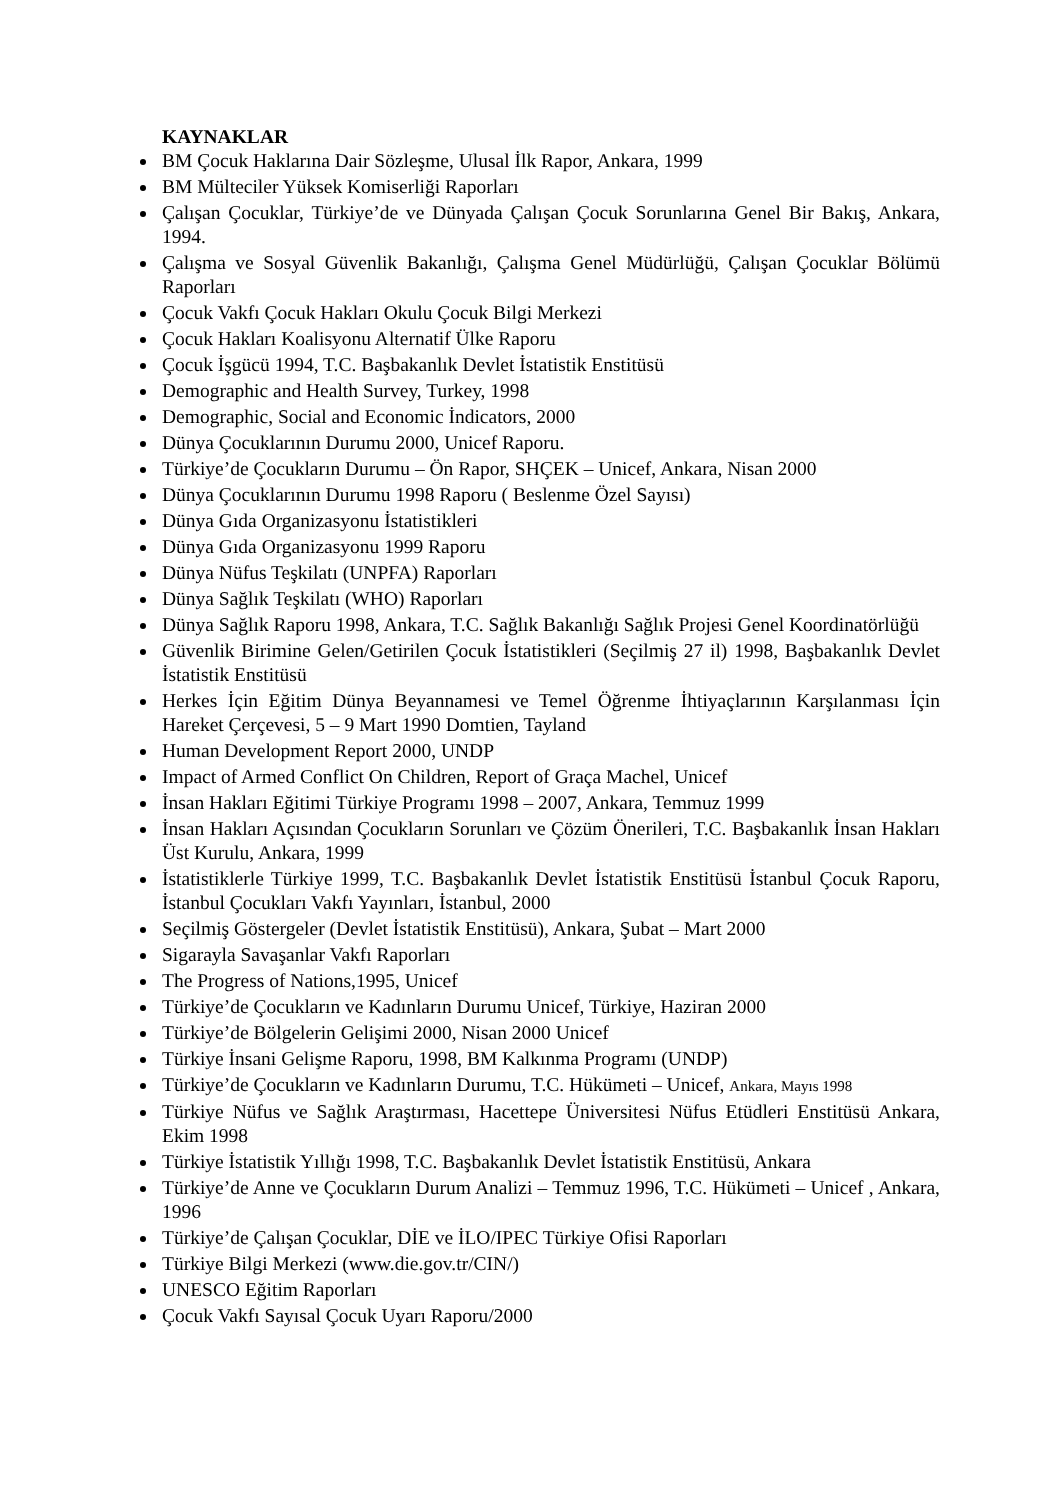KAYNAKLAR
BM Çocuk Haklarına Dair Sözleşme, Ulusal İlk Rapor, Ankara, 1999
BM Mülteciler Yüksek Komiserliği Raporları
Çalışan Çocuklar, Türkiye’de ve Dünyada Çalışan Çocuk Sorunlarına Genel Bir Bakış, Ankara, 1994.
Çalışma ve Sosyal Güvenlik Bakanlığı, Çalışma Genel Müdürlüğü, Çalışan Çocuklar Bölümü Raporları
Çocuk Vakfı Çocuk Hakları Okulu Çocuk Bilgi Merkezi
Çocuk Hakları Koalisyonu Alternatif Ülke Raporu
Çocuk İşgücü 1994, T.C. Başbakanlık Devlet İstatistik Enstitüsü
Demographic and Health Survey, Turkey, 1998
Demographic, Social and Economic İndicators, 2000
Dünya Çocuklarının Durumu 2000, Unicef Raporu.
Türkiye’de Çocukların Durumu – Ön Rapor, SHÇEK – Unicef, Ankara, Nisan 2000
Dünya Çocuklarının Durumu 1998 Raporu ( Beslenme Özel Sayısı)
Dünya Gıda Organizasyonu İstatistikleri
Dünya Gıda Organizasyonu 1999 Raporu
Dünya Nüfus Teşkilatı (UNPFA) Raporları
Dünya Sağlık Teşkilatı (WHO) Raporları
Dünya Sağlık Raporu 1998, Ankara, T.C. Sağlık Bakanlığı Sağlık Projesi Genel Koordinatörlüğü
Güvenlik Birimine Gelen/Getirilen Çocuk İstatistikleri (Seçilmiş 27 il) 1998, Başbakanlık Devlet İstatistik Enstitüsü
Herkes İçin Eğitim Dünya Beyannamesi ve Temel Öğrenme İhtiyaçlarının Karşılanması İçin Hareket Çerçevesi, 5 – 9 Mart 1990 Domtien, Tayland
Human Development Report 2000, UNDP
Impact of Armed Conflict On Children, Report of Graça Machel, Unicef
İnsan Hakları Eğitimi Türkiye Programı 1998 – 2007, Ankara, Temmuz 1999
İnsan Hakları Açısından Çocukların Sorunları ve Çözüm Önerileri, T.C. Başbakanlık İnsan Hakları Üst Kurulu, Ankara, 1999
İstatistiklerle Türkiye 1999, T.C. Başbakanlık Devlet İstatistik Enstitüsü İstanbul Çocuk Raporu, İstanbul Çocukları Vakfı Yayınları, İstanbul, 2000
Seçilmiş Göstergeler (Devlet İstatistik Enstitüsü), Ankara, Şubat – Mart 2000
Sigarayla Savaşanlar Vakfı Raporları
The Progress of Nations,1995, Unicef
Türkiye’de Çocukların ve Kadınların Durumu Unicef, Türkiye, Haziran 2000
Türkiye’de Bölgelerin Gelişimi 2000, Nisan 2000 Unicef
Türkiye İnsani Gelişme Raporu, 1998, BM Kalkınma Programı (UNDP)
Türkiye’de Çocukların ve Kadınların Durumu, T.C. Hükümeti – Unicef, Ankara, Mayıs 1998
Türkiye Nüfus ve Sağlık Araştırması, Hacettepe Üniversitesi Nüfus Etüdleri Enstitüsü Ankara, Ekim 1998
Türkiye İstatistik Yıllığı 1998, T.C. Başbakanlık Devlet İstatistik Enstitüsü, Ankara
Türkiye’de Anne ve Çocukların Durum Analizi – Temmuz 1996, T.C. Hükümeti – Unicef , Ankara, 1996
Türkiye’de Çalışan Çocuklar, DİE ve İLO/IPEC Türkiye Ofisi Raporları
Türkiye Bilgi Merkezi (www.die.gov.tr/CIN/)
UNESCO Eğitim Raporları
Çocuk Vakfı Sayısal Çocuk Uyarı Raporu/2000